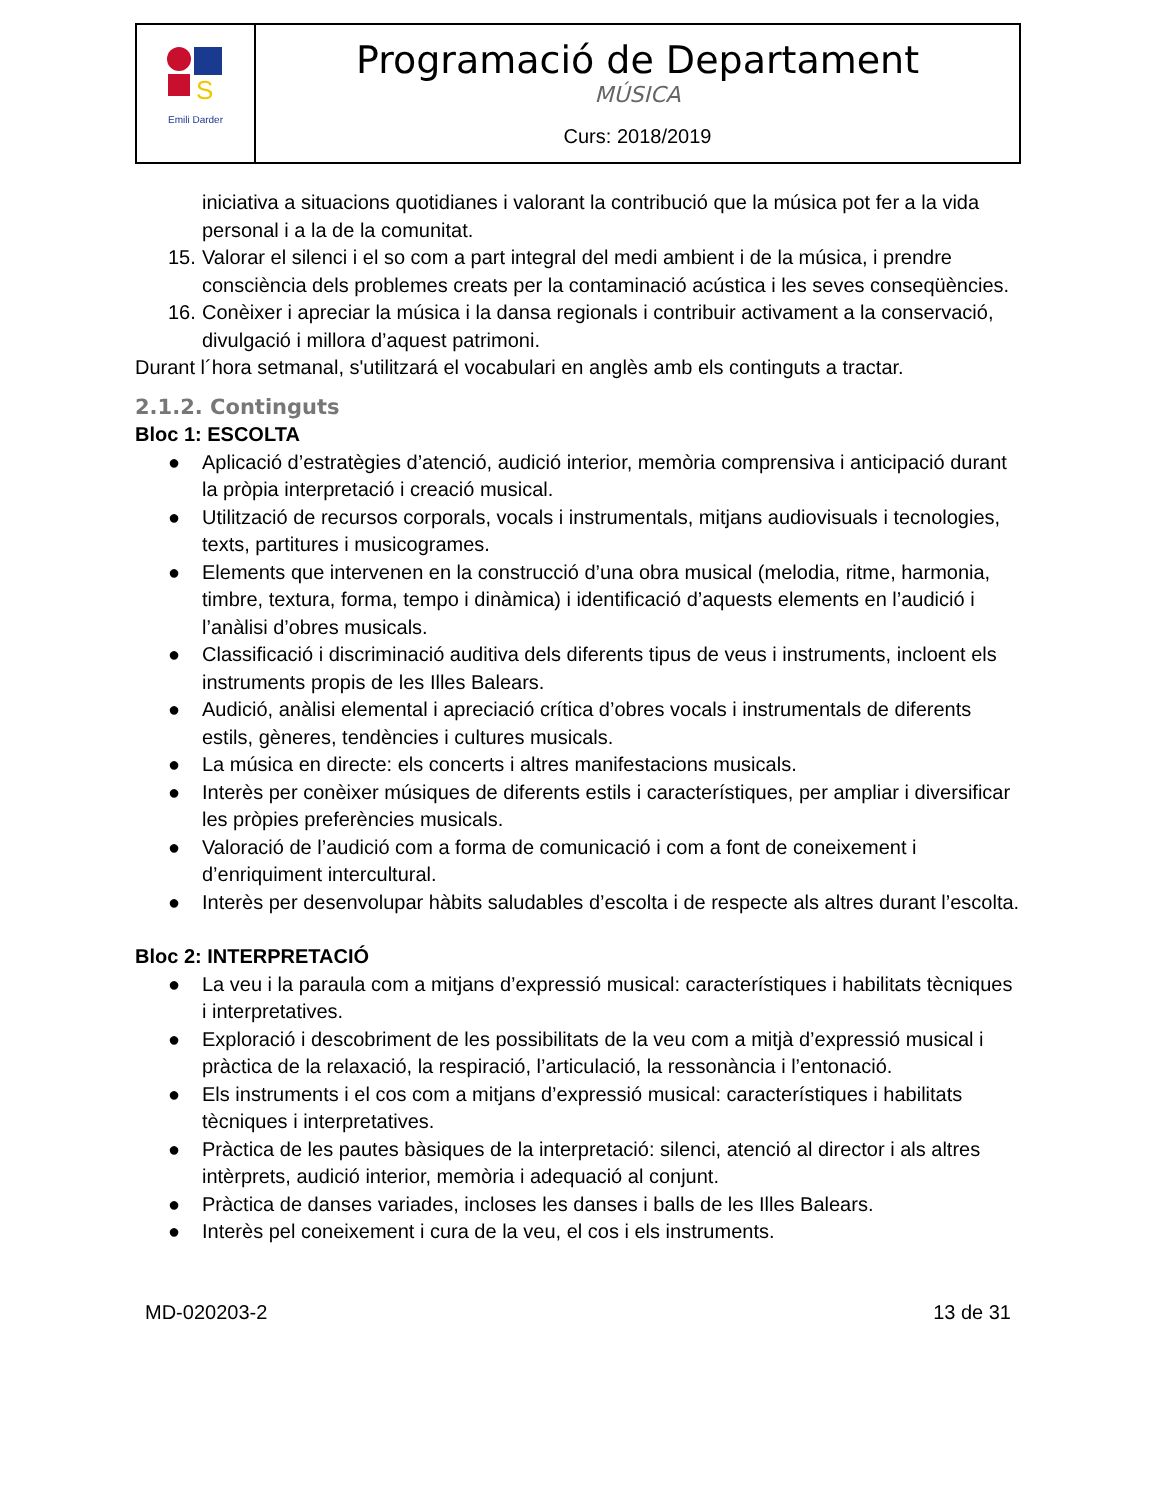| S Emili Darder | Programació de Departament MÚSICA Curs: 2018/2019 |
iniciativa a situacions quotidianes i valorant la contribució que la música pot fer a la vida personal i a la de la comunitat.
15. Valorar el silenci i el so com a part integral del medi ambient i de la música, i prendre consciència dels problemes creats per la contaminació acústica i les seves conseqüències.
16. Conèixer i apreciar la música i la dansa regionals i contribuir activament a la conservació, divulgació i millora d’aquest patrimoni.
Durant l´hora setmanal, s'utilitzará el vocabulari en anglès amb els continguts a tractar.
2.1.2. Continguts
Bloc 1: ESCOLTA
● Aplicació d’estratègies d’atenció, audició interior, memòria comprensiva i anticipació durant la pròpia interpretació i creació musical.
● Utilització de recursos corporals, vocals i instrumentals, mitjans audiovisuals i tecnologies, texts, partitures i musicogrames.
● Elements que intervenen en la construcció d’una obra musical (melodia, ritme, harmonia, timbre, textura, forma, tempo i dinàmica) i identificació d’aquests elements en l’audició i l’anàlisi d’obres musicals.
● Classificació i discriminació auditiva dels diferents tipus de veus i instruments, incloent els instruments propis de les Illes Balears.
● Audició, anàlisi elemental i apreciació crítica d’obres vocals i instrumentals de diferents estils, gèneres, tendències i cultures musicals.
● La música en directe: els concerts i altres manifestacions musicals.
● Interès per conèixer músiques de diferents estils i característiques, per ampliar i diversificar les pròpies preferències musicals.
● Valoració de l’audició com a forma de comunicació i com a font de coneixement i d’enriquiment intercultural.
● Interès per desenvolupar hàbits saludables d’escolta i de respecte als altres durant l’escolta.
Bloc 2: INTERPRETACIÓ
● La veu i la paraula com a mitjans d’expressió musical: característiques i habilitats tècniques i interpretatives.
● Exploració i descobriment de les possibilitats de la veu com a mitjà d’expressió musical i pràctica de la relaxació, la respiració, l’articulació, la ressonància i l’entonació.
● Els instruments i el cos com a mitjans d’expressió musical: característiques i habilitats tècniques i interpretatives.
● Pràctica de les pautes bàsiques de la interpretació: silenci, atenció al director i als altres intèrprets, audició interior, memòria i adequació al conjunt.
● Pràctica de danses variades, incloses les danses i balls de les Illes Balears.
● Interès pel coneixement i cura de la veu, el cos i els instruments.
MD-020203-2 13 de 31